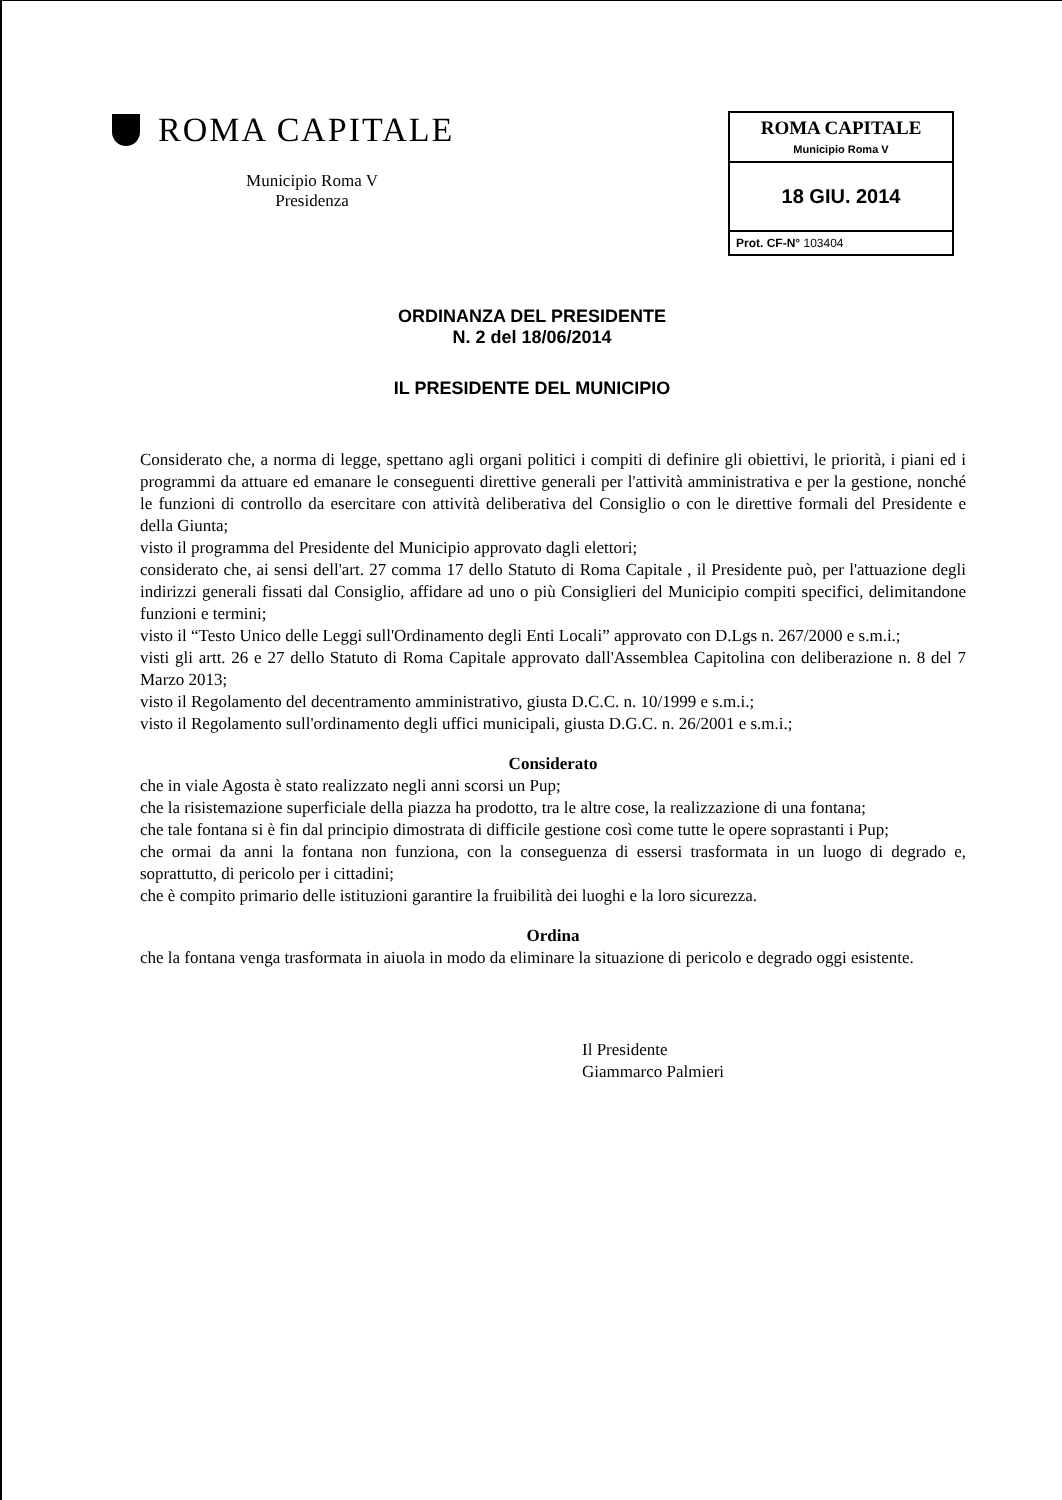ROMA CAPITALE
Municipio Roma V
Presidenza
ROMA CAPITALE
Municipio Roma V
18 GIU. 2014
Prot. CF-N° 103404
ORDINANZA DEL PRESIDENTE
N. 2 del 18/06/2014
IL PRESIDENTE DEL MUNICIPIO
Considerato che, a norma di legge, spettano agli organi politici i compiti di definire gli obiettivi, le priorità, i piani ed i programmi da attuare ed emanare le conseguenti direttive generali per l'attività amministrativa e per la gestione, nonché le funzioni di controllo da esercitare con attività deliberativa del Consiglio o con le direttive formali del Presidente e della Giunta;
visto il programma del Presidente del Municipio approvato dagli elettori;
considerato che, ai sensi dell'art. 27 comma 17 dello Statuto di Roma Capitale , il Presidente può, per l'attuazione degli indirizzi generali fissati dal Consiglio, affidare ad uno o più Consiglieri del Municipio compiti specifici, delimitandone funzioni e termini;
visto il “Testo Unico delle Leggi sull'Ordinamento degli Enti Locali” approvato con D.Lgs n. 267/2000 e s.m.i.;
visti gli artt. 26 e 27 dello Statuto di Roma Capitale approvato dall'Assemblea Capitolina con deliberazione n. 8 del 7 Marzo 2013;
visto il Regolamento del decentramento amministrativo, giusta D.C.C. n. 10/1999 e s.m.i.;
visto il Regolamento sull'ordinamento degli uffici municipali, giusta D.G.C. n. 26/2001 e s.m.i.;
Considerato
che in viale Agosta è stato realizzato negli anni scorsi un Pup;
che la risistemazione superficiale della piazza ha prodotto, tra le altre cose, la realizzazione di una fontana;
che tale fontana si è fin dal principio dimostrata di difficile gestione così come tutte le opere soprastanti i Pup;
che ormai da anni la fontana non funziona, con la conseguenza di essersi trasformata in un luogo di degrado e, soprattutto, di pericolo per i cittadini;
che è compito primario delle istituzioni garantire la fruibilità dei luoghi e la loro sicurezza.
Ordina
che la fontana venga trasformata in aiuola in modo da eliminare la situazione di pericolo e degrado oggi esistente.
Il Presidente
Giammarco Palmieri